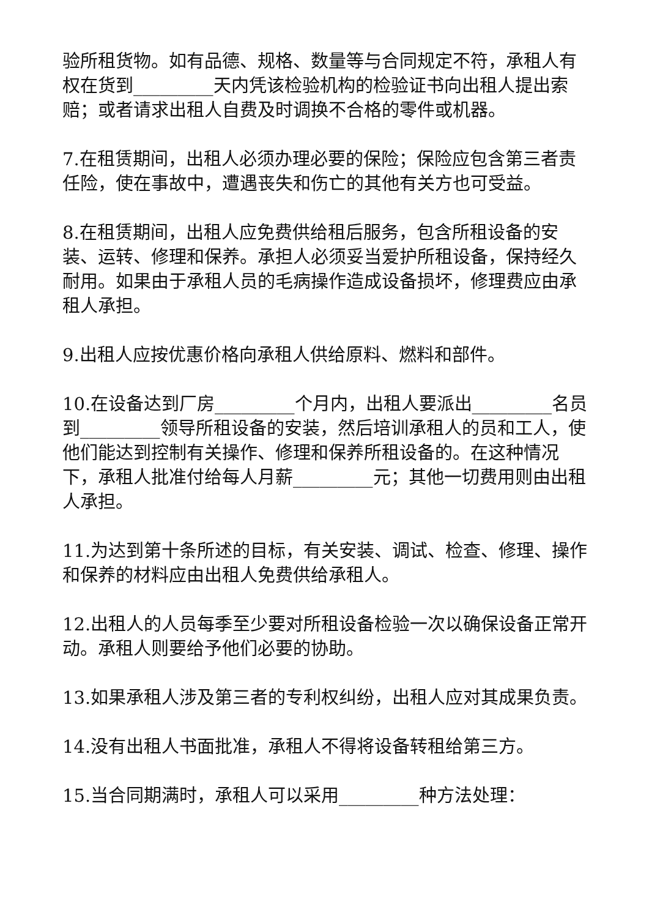验所租货物。如有品德、规格、数量等与合同规定不符，承租人有权在货到_________天内凭该检验机构的检验证书向出租人提出索赔；或者请求出租人自费及时调换不合格的零件或机器。
7.在租赁期间，出租人必须办理必要的保险；保险应包含第三者责任险，使在事故中，遭遇丧失和伤亡的其他有关方也可受益。
8.在租赁期间，出租人应免费供给租后服务，包含所租设备的安装、运转、修理和保养。承担人必须妥当爱护所租设备，保持经久耐用。如果由于承租人员的毛病操作造成设备损坏，修理费应由承租人承担。
9.出租人应按优惠价格向承租人供给原料、燃料和部件。
10.在设备达到厂房_________个月内，出租人要派出_________名员到_________领导所租设备的安装，然后培训承租人的员和工人，使他们能达到控制有关操作、修理和保养所租设备的。在这种情况下，承租人批准付给每人月薪_________元；其他一切费用则由出租人承担。
11.为达到第十条所述的目标，有关安装、调试、检查、修理、操作和保养的材料应由出租人免费供给承租人。
12.出租人的人员每季至少要对所租设备检验一次以确保设备正常开动。承租人则要给予他们必要的协助。
13.如果承租人涉及第三者的专利权纠纷，出租人应对其成果负责。
14.没有出租人书面批准，承租人不得将设备转租给第三方。
15.当合同期满时，承租人可以采用_________种方法处理：